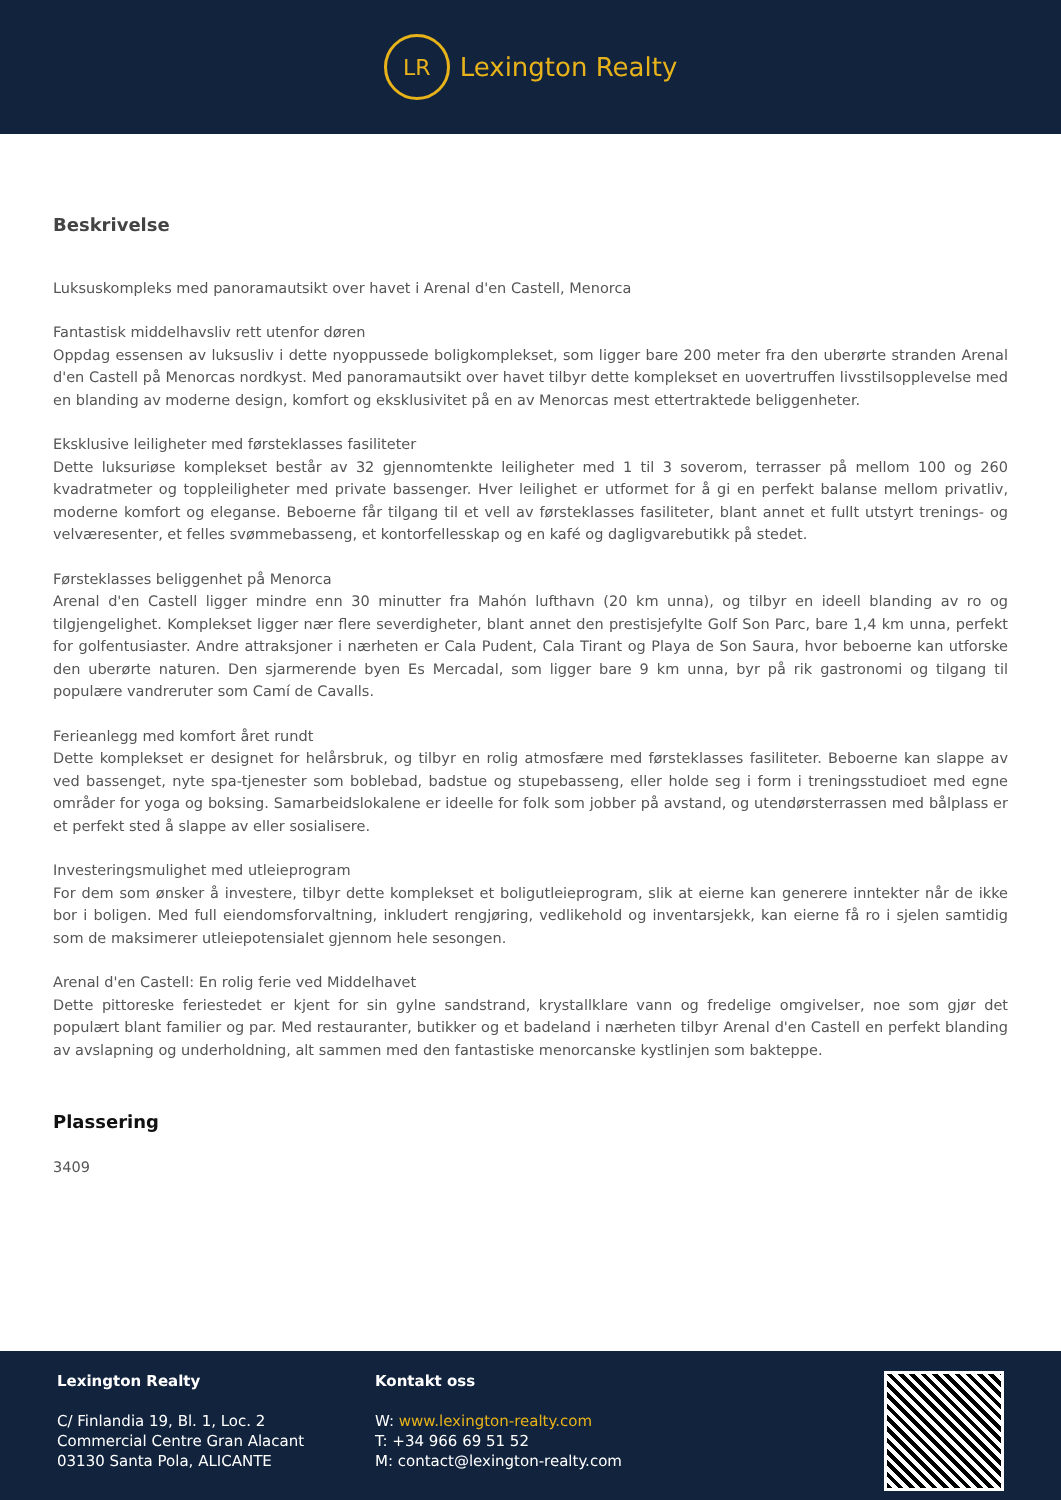LR
Lexington Realty
Beskrivelse
Luksuskompleks med panoramautsikt over havet i Arenal d'en Castell, Menorca
Fantastisk middelhavsliv rett utenfor døren
Oppdag essensen av luksusliv i dette nyoppussede boligkomplekset, som ligger bare 200 meter fra den uberørte stranden Arenal d'en Castell på Menorcas nordkyst. Med panoramautsikt over havet tilbyr dette komplekset en uovertruffen livsstilsopplevelse med en blanding av moderne design, komfort og eksklusivitet på en av Menorcas mest ettertraktede beliggenheter.
Eksklusive leiligheter med førsteklasses fasiliteter
Dette luksuriøse komplekset består av 32 gjennomtenkte leiligheter med 1 til 3 soverom, terrasser på mellom 100 og 260 kvadratmeter og toppleiligheter med private bassenger. Hver leilighet er utformet for å gi en perfekt balanse mellom privatliv, moderne komfort og eleganse. Beboerne får tilgang til et vell av førsteklasses fasiliteter, blant annet et fullt utstyrt trenings- og velværesenter, et felles svømmebasseng, et kontorfellesskap og en kafé og dagligvarebutikk på stedet.
Førsteklasses beliggenhet på Menorca
Arenal d'en Castell ligger mindre enn 30 minutter fra Mahón lufthavn (20 km unna), og tilbyr en ideell blanding av ro og tilgjengelighet. Komplekset ligger nær flere severdigheter, blant annet den prestisjefylte Golf Son Parc, bare 1,4 km unna, perfekt for golfentusiaster. Andre attraksjoner i nærheten er Cala Pudent, Cala Tirant og Playa de Son Saura, hvor beboerne kan utforske den uberørte naturen. Den sjarmerende byen Es Mercadal, som ligger bare 9 km unna, byr på rik gastronomi og tilgang til populære vandreruter som Camí de Cavalls.
Ferieanlegg med komfort året rundt
Dette komplekset er designet for helårsbruk, og tilbyr en rolig atmosfære med førsteklasses fasiliteter. Beboerne kan slappe av ved bassenget, nyte spa-tjenester som boblebad, badstue og stupebasseng, eller holde seg i form i treningsstudioet med egne områder for yoga og boksing. Samarbeidslokalene er ideelle for folk som jobber på avstand, og utendørsterrassen med bålplass er et perfekt sted å slappe av eller sosialisere.
Investeringsmulighet med utleieprogram
For dem som ønsker å investere, tilbyr dette komplekset et boligutleieprogram, slik at eierne kan generere inntekter når de ikke bor i boligen. Med full eiendomsforvaltning, inkludert rengjøring, vedlikehold og inventarsjekk, kan eierne få ro i sjelen samtidig som de maksimerer utleiepotensialet gjennom hele sesongen.
Arenal d'en Castell: En rolig ferie ved Middelhavet
Dette pittoreske feriestedet er kjent for sin gylne sandstrand, krystallklare vann og fredelige omgivelser, noe som gjør det populært blant familier og par. Med restauranter, butikker og et badeland i nærheten tilbyr Arenal d'en Castell en perfekt blanding av avslapning og underholdning, alt sammen med den fantastiske menorcanske kystlinjen som bakteppe.
Plassering
3409
Lexington Realty
C/ Finlandia 19, Bl. 1, Loc. 2
Commercial Centre Gran Alacant
03130 Santa Pola, ALICANTE
Kontakt oss
W: www.lexington-realty.com
T: +34 966 69 51 52
M: contact@lexington-realty.com